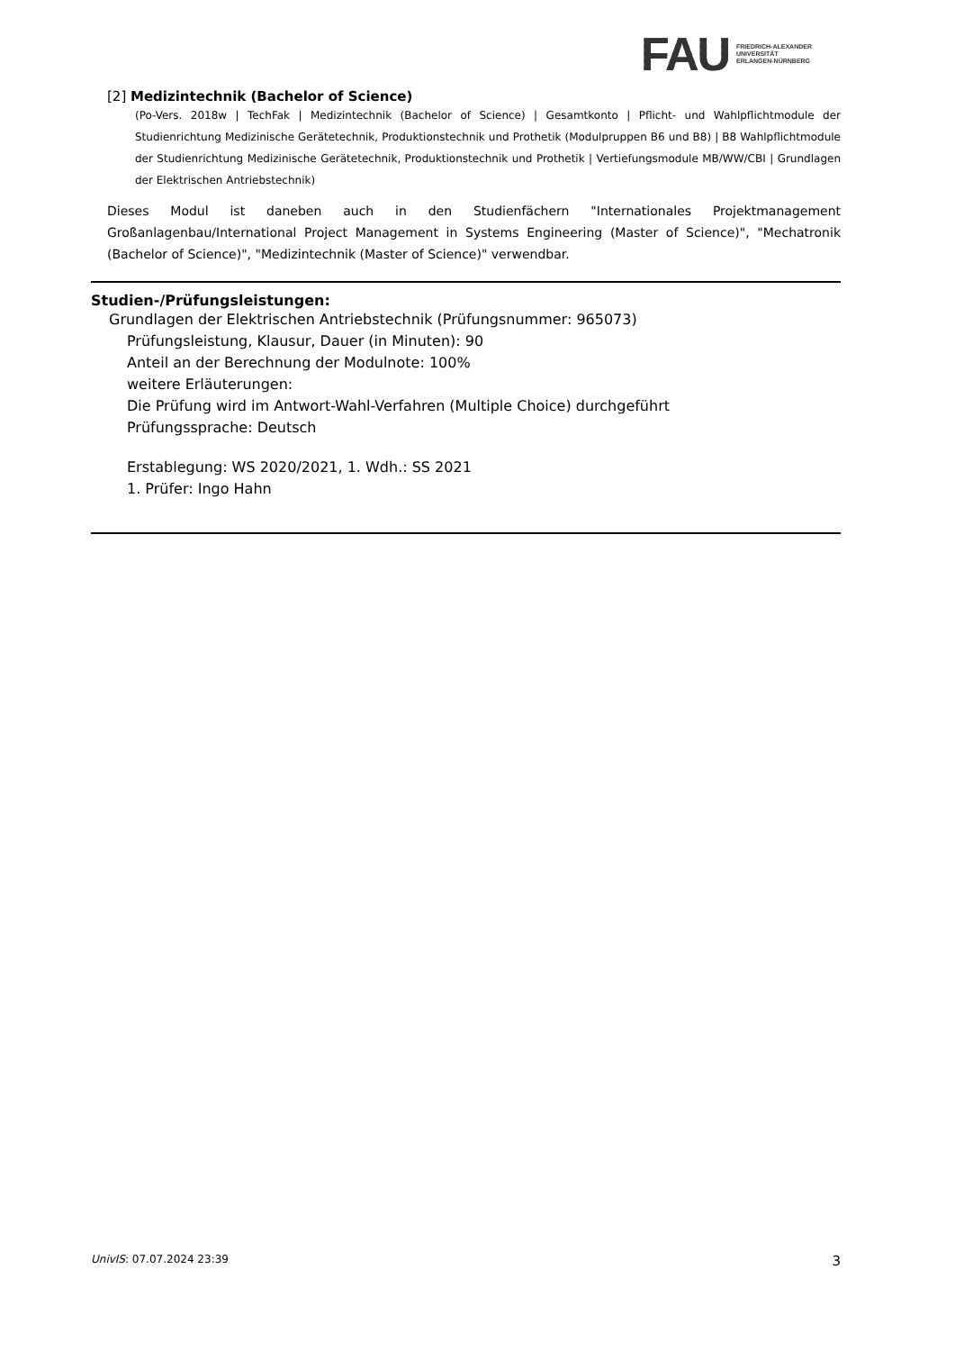FAU
FRIEDRICH-ALEXANDER
UNIVERSITÄT
ERLANGEN-NÜRNBERG
[2] Medizintechnik (Bachelor of Science)
(Po-Vers. 2018w | TechFak | Medizintechnik (Bachelor of Science) | Gesamtkonto | Pflicht- und Wahlpflichtmodule der Studienrichtung Medizinische Gerätetechnik, Produktionstechnik und Prothetik (Modulpruppen B6 und B8) | B8 Wahlpflichtmodule der Studienrichtung Medizinische Gerätetechnik, Produktionstechnik und Prothetik | Vertiefungsmodule MB/WW/CBI | Grundlagen der Elektrischen Antriebstechnik)
Dieses Modul ist daneben auch in den Studienfächern "Internationales Projektmanagement Großanlagenbau/International Project Management in Systems Engineering (Master of Science)", "Mechatronik (Bachelor of Science)", "Medizintechnik (Master of Science)" verwendbar.
Studien-/Prüfungsleistungen:
Grundlagen der Elektrischen Antriebstechnik (Prüfungsnummer: 965073)
Prüfungsleistung, Klausur, Dauer (in Minuten): 90
Anteil an der Berechnung der Modulnote: 100%
weitere Erläuterungen:
Die Prüfung wird im Antwort-Wahl-Verfahren (Multiple Choice) durchgeführt
Prüfungssprache: Deutsch
Erstablegung: WS 2020/2021, 1. Wdh.: SS 2021
1. Prüfer: Ingo Hahn
UnivIS: 07.07.2024 23:39 3